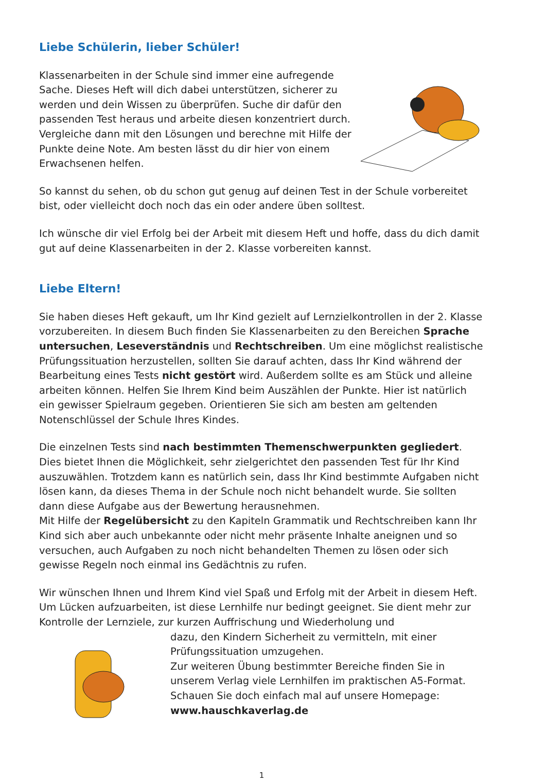Liebe Schülerin, lieber Schüler!
Klassenarbeiten in der Schule sind immer eine aufregende Sache. Dieses Heft will dich dabei unterstützen, sicherer zu werden und dein Wissen zu überprüfen. Suche dir dafür den passenden Test heraus und arbeite diesen konzentriert durch. Vergleiche dann mit den Lösungen und berechne mit Hilfe der Punkte deine Note. Am besten lässt du dir hier von einem Erwachsenen helfen.
So kannst du sehen, ob du schon gut genug auf deinen Test in der Schule vorbereitet bist, oder vielleicht doch noch das ein oder andere üben solltest.
Ich wünsche dir viel Erfolg bei der Arbeit mit diesem Heft und hoffe, dass du dich damit gut auf deine Klassenarbeiten in der 2. Klasse vorbereiten kannst.
Liebe Eltern!
Sie haben dieses Heft gekauft, um Ihr Kind gezielt auf Lernzielkontrollen in der 2. Klasse vorzubereiten. In diesem Buch finden Sie Klassenarbeiten zu den Bereichen Sprache untersuchen, Leseverständnis und Rechtschreiben. Um eine möglichst realistische Prüfungssituation herzustellen, sollten Sie darauf achten, dass Ihr Kind während der Bearbeitung eines Tests nicht gestört wird. Außerdem sollte es am Stück und alleine arbeiten können. Helfen Sie Ihrem Kind beim Auszählen der Punkte. Hier ist natürlich ein gewisser Spielraum gegeben. Orientieren Sie sich am besten am geltenden Notenschlüssel der Schule Ihres Kindes.
Die einzelnen Tests sind nach bestimmten Themenschwerpunkten gegliedert. Dies bietet Ihnen die Möglichkeit, sehr zielgerichtet den passenden Test für Ihr Kind auszuwählen. Trotzdem kann es natürlich sein, dass Ihr Kind bestimmte Aufgaben nicht lösen kann, da dieses Thema in der Schule noch nicht behandelt wurde. Sie sollten dann diese Aufgabe aus der Bewertung herausnehmen.
Mit Hilfe der Regelübersicht zu den Kapiteln Grammatik und Rechtschreiben kann Ihr Kind sich aber auch unbekannte oder nicht mehr präsente Inhalte aneignen und so versuchen, auch Aufgaben zu noch nicht behandelten Themen zu lösen oder sich gewisse Regeln noch einmal ins Gedächtnis zu rufen.
Wir wünschen Ihnen und Ihrem Kind viel Spaß und Erfolg mit der Arbeit in diesem Heft. Um Lücken aufzuarbeiten, ist diese Lernhilfe nur bedingt geeignet. Sie dient mehr zur Kontrolle der Lernziele, zur kurzen Auffrischung und Wiederholung und
dazu, den Kindern Sicherheit zu vermitteln, mit einer Prüfungssituation umzugehen.
Zur weiteren Übung bestimmter Bereiche finden Sie in unserem Verlag viele Lernhilfen im praktischen A5-Format. Schauen Sie doch einfach mal auf unsere Homepage:
www.hauschkaverlag.de
1